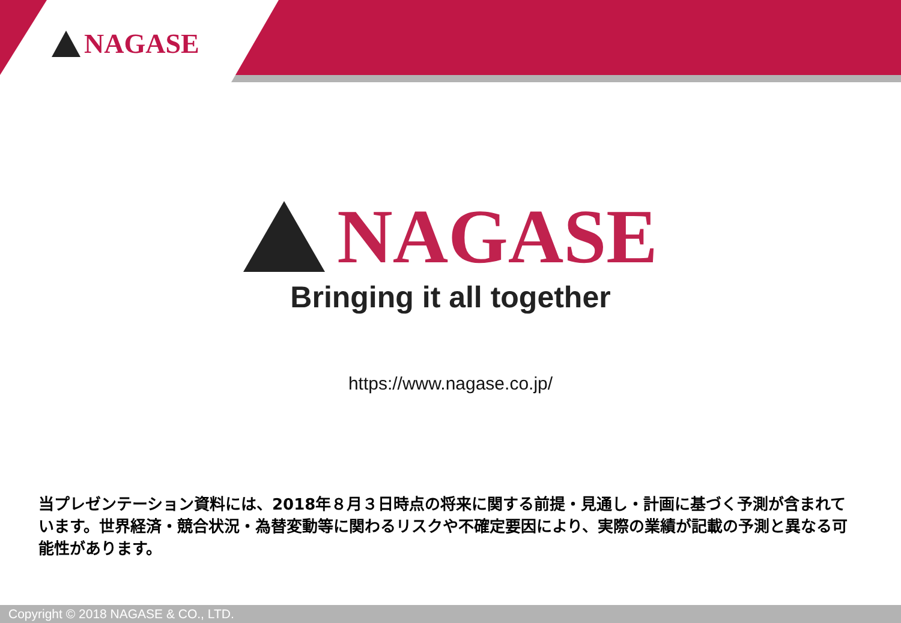NAGASE
NAGASE
Bringing it all together
https://www.nagase.co.jp/
当プレゼンテーション資料には、2018年８月３日時点の将来に関する前提・見通し・計画に基づく予測が含まれています。世界経済・競合状況・為替変動等に関わるリスクや不確定要因により、実際の業績が記載の予測と異なる可能性があります。
Copyright © 2018 NAGASE & CO., LTD.